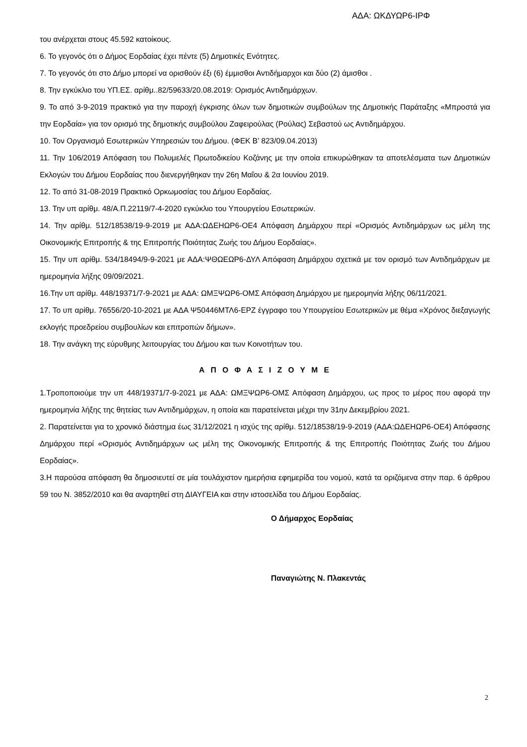ΑΔΑ: ΩΚΔΥΩΡ6-ΙΡΦ
του ανέρχεται στους 45.592 κατοίκους.
6. Το γεγονός ότι ο Δήμος Εορδαίας έχει πέντε (5) Δημοτικές Ενότητες.
7. Το γεγονός ότι στο Δήμο μπορεί να ορισθούν έξι (6) έμμισθοι Αντιδήμαρχοι και δύο (2) άμισθοι .
8. Την εγκύκλιο του ΥΠ.ΕΣ. αρίθμ..82/59633/20.08.2019: Ορισμός Αντιδημάρχων.
9. Το από 3-9-2019 πρακτικό για την παροχή έγκρισης όλων των δημοτικών συμβούλων της Δημοτικής Παράταξης «Μπροστά για την Εορδαία» για τον ορισμό της δημοτικής συμβούλου Ζαφειρούλας (Ρούλας) Σεβαστού ως Αντιδημάρχου.
10. Τον Οργανισμό Εσωτερικών Υπηρεσιών του Δήμου. (ΦΕΚ Β’ 823/09.04.2013)
11. Την 106/2019 Απόφαση του Πολυμελές Πρωτοδικείου Κοζάνης με την οποία επικυρώθηκαν τα αποτελέσματα των Δημοτικών Εκλογών του Δήμου Εορδαίας που διενεργήθηκαν την 26η Μαΐου & 2α Ιουνίου 2019.
12. Το από 31-08-2019 Πρακτικό Ορκωμοσίας του Δήμου Εορδαίας.
13. Την υπ αρίθμ. 48/Α.Π.22119/7-4-2020 εγκύκλιο του Υπουργείου Εσωτερικών.
14. Την αρίθμ. 512/18538/19-9-2019 με ΑΔΑ:ΩΔΕΗΩΡ6-ΟΕ4 Απόφαση Δημάρχου περί «Ορισμός Αντιδημάρχων ως μέλη της Οικονομικής Επιτροπής & της Επιτροπής Ποιότητας Ζωής του Δήμου Εορδαίας».
15. Την υπ αρίθμ. 534/18494/9-9-2021 με ΑΔΑ:ΨΘΩΕΩΡ6-ΔΥΛ Απόφαση Δημάρχου σχετικά με τον ορισμό των Αντιδημάρχων με ημερομηνία λήξης 09/09/2021.
16.Την υπ αρίθμ. 448/19371/7-9-2021 με ΑΔΑ: ΩΜΞΨΩΡ6-ΟΜΣ Απόφαση Δημάρχου με ημερομηνία λήξης 06/11/2021.
17. Το υπ αρίθμ. 76556/20-10-2021 με ΑΔΑ Ψ50446ΜΤΛ6-ΕΡΖ έγγραφο του Υπουργείου Εσωτερικών με θέμα «Χρόνος διεξαγωγής εκλογής προεδρείου συμβουλίων και επιτροπών δήμων».
18. Την ανάγκη της εύρυθμης λειτουργίας του Δήμου και των Κοινοτήτων του.
Α Π Ο Φ Α Σ Ι Ζ Ο Υ Μ Ε
1.Τροποποιούμε την υπ 448/19371/7-9-2021 με ΑΔΑ: ΩΜΞΨΩΡ6-ΟΜΣ Απόφαση Δημάρχου, ως προς το μέρος που αφορά την ημερομηνία λήξης της θητείας των Αντιδημάρχων, η οποία και παρατείνεται μέχρι την 31ην Δεκεμβρίου 2021.
2. Παρατείνεται για το χρονικό διάστημα έως 31/12/2021 η ισχύς της αρίθμ. 512/18538/19-9-2019 (ΑΔΑ:ΩΔΕΗΩΡ6-ΟΕ4) Απόφασης Δημάρχου περί «Ορισμός Αντιδημάρχων ως μέλη της Οικονομικής Επιτροπής & της Επιτροπής Ποιότητας Ζωής του Δήμου Εορδαίας».
3.Η παρούσα απόφαση θα δημοσιευτεί σε μία τουλάχιστον ημερήσια εφημερίδα του νομού, κατά τα οριζόμενα στην παρ. 6 άρθρου 59 του Ν. 3852/2010 και θα αναρτηθεί στη ΔΙΑΥΓΕΙΑ και στην ιστοσελίδα του Δήμου Εορδαίας.
Ο Δήμαρχος Εορδαίας
Παναγιώτης Ν. Πλακεντάς
2